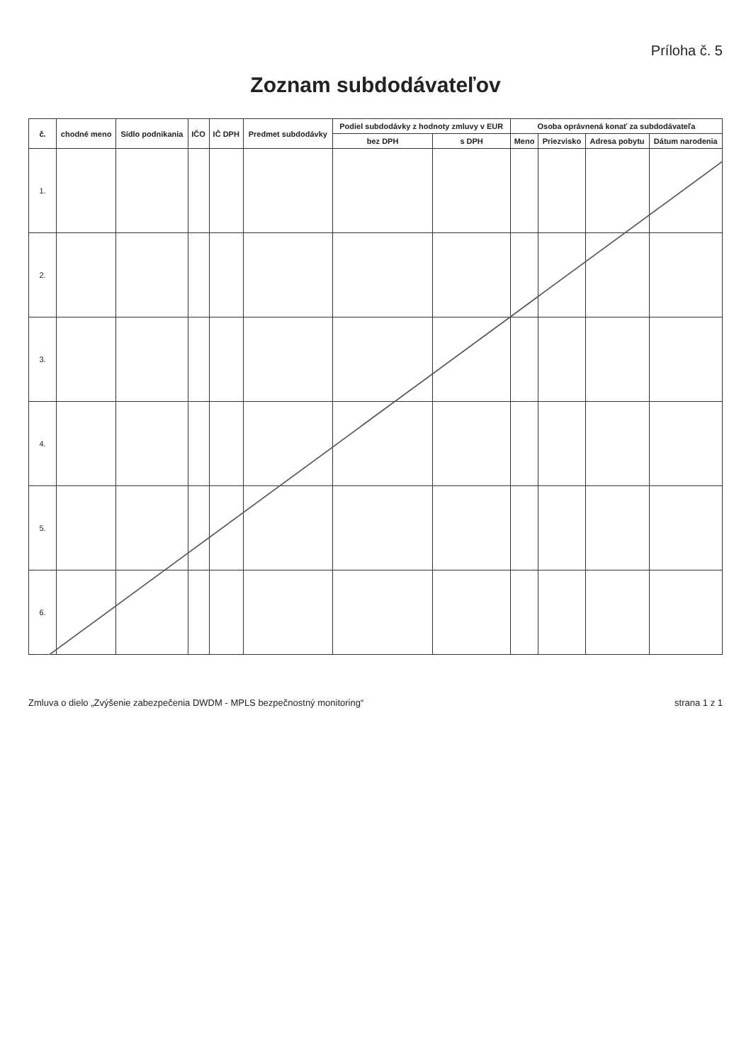Príloha č. 5
Zoznam subdodávateľov
| č. | chodné meno | Sídlo podnikania | IČO | IČ DPH | Predmet subdodávky | Podiel subdodávky z hodnoty zmluvy v EUR | | Osoba oprávnená konať za subdodávateľa | | | |
| --- | --- | --- | --- | --- | --- | --- | --- | --- | --- | --- | --- |
| | | | | | | bez DPH | s DPH | Meno | Priezvisko | Adresa pobytu | Dátum narodenia |
| 1. | | | | | | | | | | | |
| 2. | | | | | | | | | | | |
| 3. | | | | | | | | | | | |
| 4. | | | | | | | | | | | |
| 5. | | | | | | | | | | | |
| 6. | | | | | | | | | | | |
Zmluva o dielo „Zvýšenie zabezpečenia DWDM - MPLS bezpečnostný monitoring“ strana 1 z 1